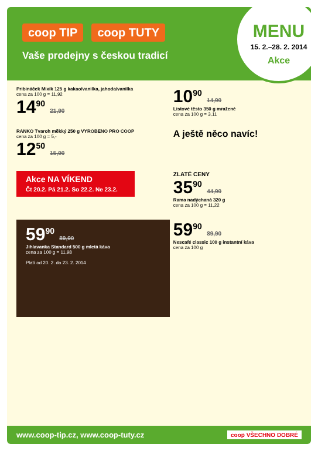coop TIP coop TUTY
Vaše prodejny s českou tradicí
MENU
15. 2.–28. 2. 2014
Akce
Pribináček Mixík 125 g kakao/vanilka, jahoda/vanilka
cena za 100 g = 11,92
14<sup>90</sup> 21,90
10<sup>90</sup> 14,90
Listové těsto 350 g mražené
cena za 100 g = 3,11
RANKO Tvaroh měkký 250 g VYROBENO PRO COOP
cena za 100 g = 5,-
12<sup>50</sup> 15,90
A ještě něco navíc!
Akce NA VÍKEND
Čt 20.2. Pá 21.2. So 22.2. Ne 23.2.
ZLATÉ CENY
35<sup>90</sup> 44,90
Rama nadýchaná 320 g
cena za 100 g = 11,22
59<sup>90</sup> 89,90
Jihlavanka Standard 500 g mletá káva
cena za 100 g = 11,98
Platí od 20. 2. do 23. 2. 2014
59<sup>90</sup> 89,90
Nescafé classic 100 g instantní káva
cena za 100 g
www.coop-tip.cz, www.coop-tuty.cz coop VŠECHNO DOBRÉ